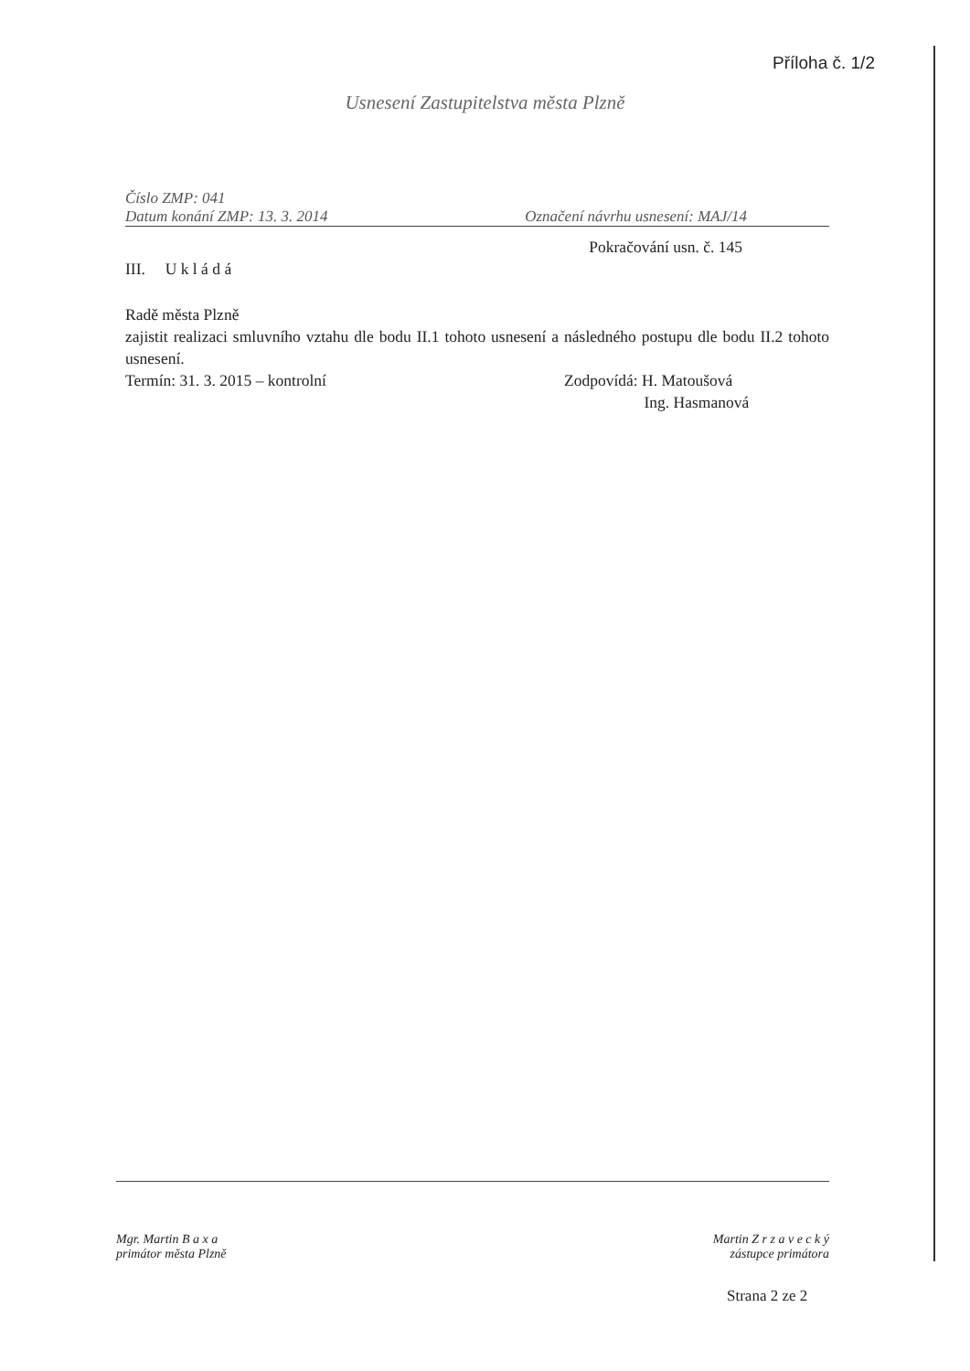Příloha č. 1/2
Usnesení Zastupitelstva města Plzně
Číslo ZMP: 041
Datum konání ZMP: 13. 3. 2014 Označení návrhu usnesení: MAJ/14
Pokračování usn. č. 145
III. U k l á d á
Radě města Plzně
zajistit realizaci smluvního vztahu dle bodu II.1 tohoto usnesení a následného postupu dle bodu II.2 tohoto usnesení.
Termín: 31. 3. 2015 – kontrolní Zodpovídá: H. Matoušová
Ing. Hasmanová
Mgr. Martin B a x a
primátor města Plzně
Martin Z r z a v e c k ý
zástupce primátora
Strana 2 ze 2